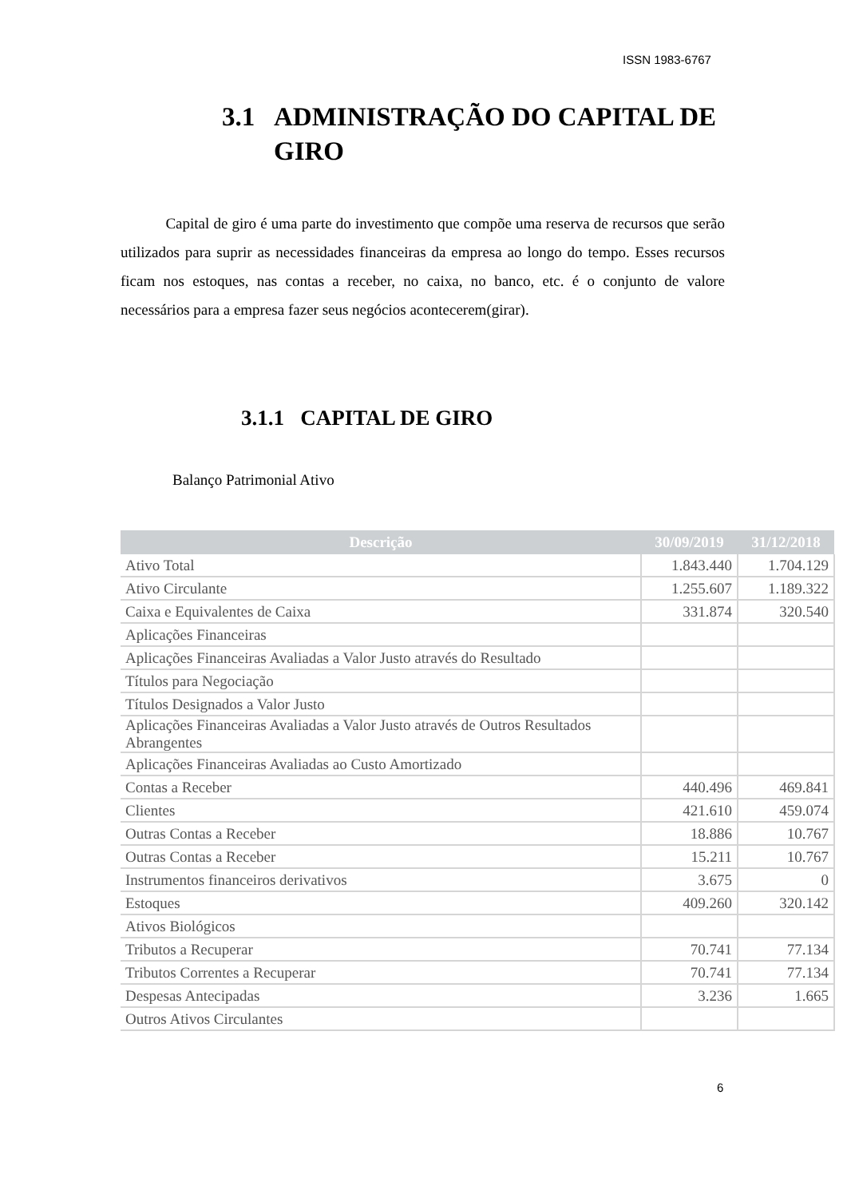ISSN 1983-6767
3.1 ADMINISTRAÇÃO DO CAPITAL DE GIRO
Capital de giro é uma parte do investimento que compõe uma reserva de recursos que serão utilizados para suprir as necessidades financeiras da empresa ao longo do tempo. Esses recursos ficam nos estoques, nas contas a receber, no caixa, no banco, etc. é o conjunto de valore necessários para a empresa fazer seus negócios acontecerem(girar).
3.1.1 CAPITAL DE GIRO
Balanço Patrimonial Ativo
| Descrição | 30/09/2019 | 31/12/2018 |
| --- | --- | --- |
| Ativo Total | 1.843.440 | 1.704.129 |
| Ativo Circulante | 1.255.607 | 1.189.322 |
| Caixa e Equivalentes de Caixa | 331.874 | 320.540 |
| Aplicações Financeiras | | |
| Aplicações Financeiras Avaliadas a Valor Justo através do Resultado | | |
| Títulos para Negociação | | |
| Títulos Designados a Valor Justo | | |
| Aplicações Financeiras Avaliadas a Valor Justo através de Outros Resultados Abrangentes | | |
| Aplicações Financeiras Avaliadas ao Custo Amortizado | | |
| Contas a Receber | 440.496 | 469.841 |
| Clientes | 421.610 | 459.074 |
| Outras Contas a Receber | 18.886 | 10.767 |
| Outras Contas a Receber | 15.211 | 10.767 |
| Instrumentos financeiros derivativos | 3.675 | 0 |
| Estoques | 409.260 | 320.142 |
| Ativos Biológicos | | |
| Tributos a Recuperar | 70.741 | 77.134 |
| Tributos Correntes a Recuperar | 70.741 | 77.134 |
| Despesas Antecipadas | 3.236 | 1.665 |
| Outros Ativos Circulantes | | |
6